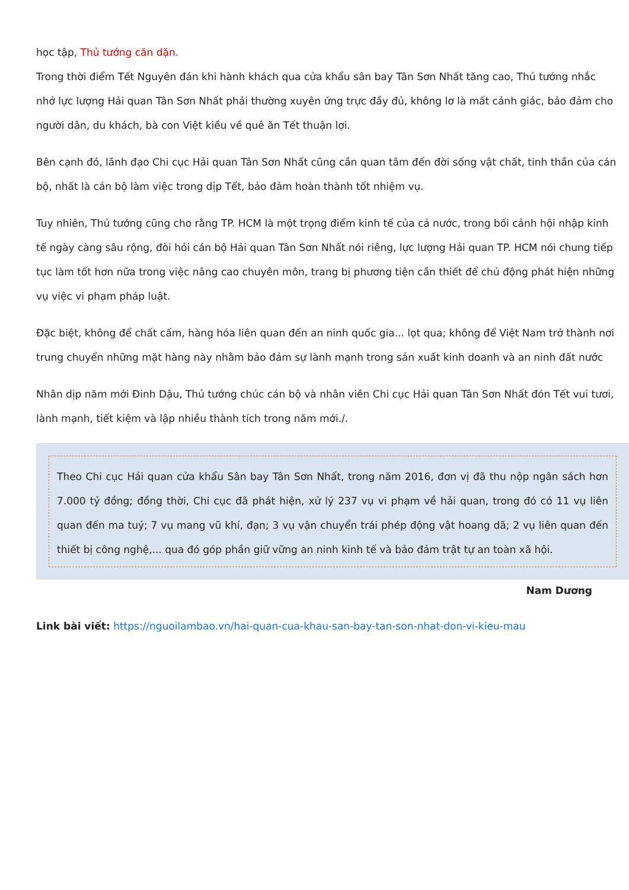học tập, Thủ tướng căn dặn.
Trong thời điểm Tết Nguyên đán khi hành khách qua cửa khẩu sân bay Tân Sơn Nhất tăng cao, Thủ tướng nhắc nhở lực lượng Hải quan Tân Sơn Nhất phải thường xuyên ứng trực đầy đủ, không lơ là mất cảnh giác, bảo đảm cho người dân, du khách, bà con Việt kiều về quê ăn Tết thuận lợi.
Bên cạnh đó, lãnh đạo Chi cục Hải quan Tân Sơn Nhất cũng cần quan tâm đến đời sống vật chất, tinh thần của cán bộ, nhất là cán bộ làm việc trong dịp Tết, bảo đảm hoàn thành tốt nhiệm vụ.
Tuy nhiên, Thủ tướng cũng cho rằng TP. HCM là một trọng điểm kinh tế của cả nước, trong bối cảnh hội nhập kinh tế ngày càng sâu rộng, đòi hỏi cán bộ Hải quan Tân Sơn Nhất nói riêng, lực lượng Hải quan TP. HCM nói chung tiếp tục làm tốt hơn nữa trong việc nâng cao chuyên môn, trang bị phương tiện cần thiết để chủ động phát hiện những vụ việc vi phạm pháp luật.
Đặc biệt, không để chất cấm, hàng hóa liên quan đến an ninh quốc gia... lọt qua; không để Việt Nam trở thành nơi trung chuyển những mặt hàng này nhằm bảo đảm sự lành mạnh trong sản xuất kinh doanh và an ninh đất nước
Nhân dịp năm mới Đinh Dậu, Thủ tướng chúc cán bộ và nhân viên Chi cục Hải quan Tân Sơn Nhất đón Tết vui tươi, lành mạnh, tiết kiệm và lập nhiều thành tích trong năm mới./.
Theo Chi cục Hải quan cửa khẩu Sân bay Tân Sơn Nhất, trong năm 2016, đơn vị đã thu nộp ngân sách hơn 7.000 tỷ đồng; đồng thời, Chi cục đã phát hiện, xử lý 237 vụ vi phạm về hải quan, trong đó có 11 vụ liên quan đến ma tuý; 7 vụ mang vũ khí, đạn; 3 vụ vận chuyển trái phép động vật hoang dã; 2 vụ liên quan đến thiết bị công nghệ,... qua đó góp phần giữ vững an ninh kinh tế và bảo đảm trật tự an toàn xã hội.
Nam Dương
Link bài viết: https://nguoilambao.vn/hai-quan-cua-khau-san-bay-tan-son-nhat-don-vi-kieu-mau